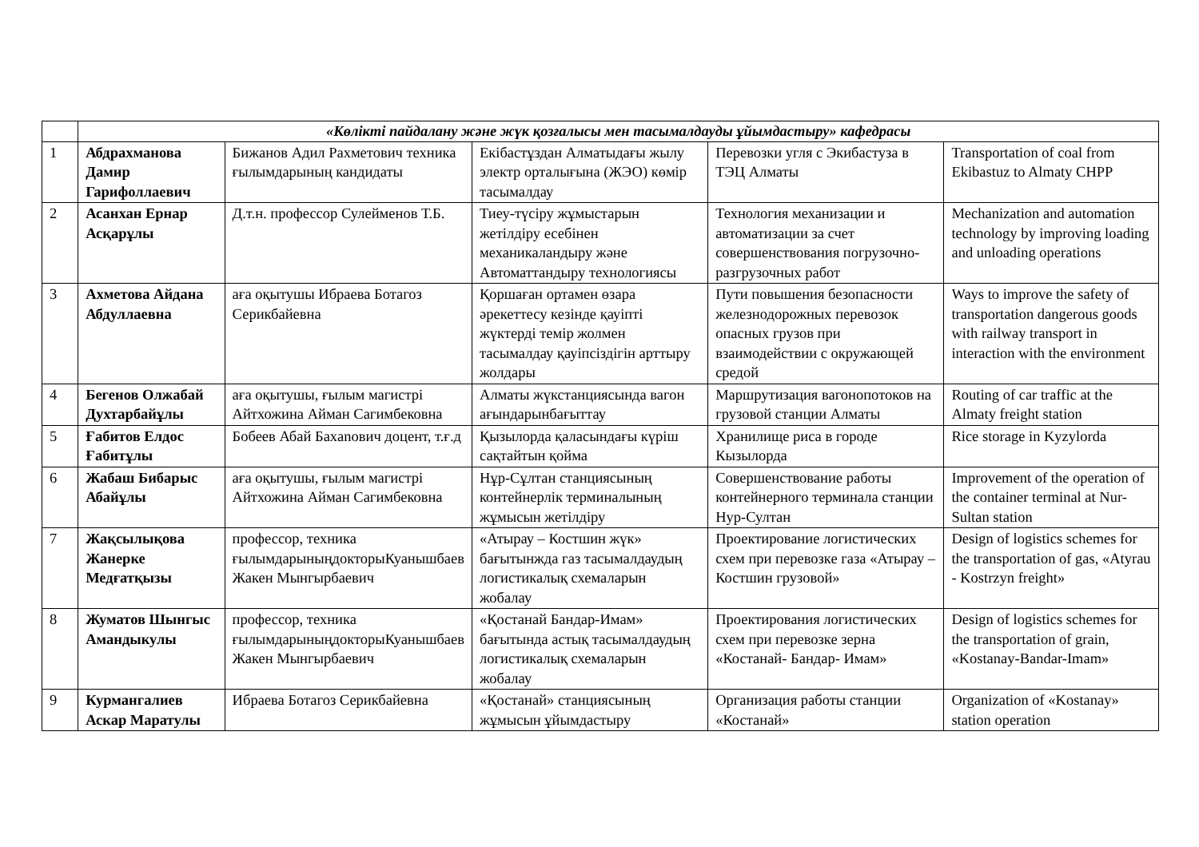| | «Көлікті пайдалану және жүк қозғалысы мен тасымалдауды ұйымдастыру» кафедрасы | | | | |
| 1 | Абдрахманова Дамир Гарифоллаевич | Бижанов Адил Рахметович техника ғылымдарының кандидаты | Екібастұздан Алматыдағы жылу электр орталығына (ЖЭО) көмір тасымалдау | Перевозки угля с Экибастуза в ТЭЦ Алматы | Transportation of coal from Ekibastuz to Almaty CHPP |
| 2 | Асанхан Ернар Асқарұлы | Д.т.н. профессор Сулейменов Т.Б. | Тиеу-түсіру жұмыстарын жетілдіру есебінен механикаландыру және Автоматтандыру технологиясы | Технология механизации и автоматизации за счет совершенствования погрузочно-разгрузочных работ | Mechanization and automation technology by improving loading and unloading operations |
| 3 | Ахметова Айдана Абдуллаевна | аға оқытушы Ибраева Ботагоз Серикбайевна | Қоршаған ортамен өзара әрекеттесу кезінде қауіпті жүктерді темір жолмен тасымалдау қауіпсіздігін арттыру жолдары | Пути повышения безопасности железнодорожных перевозок опасных грузов при взаимодействии с окружающей средой | Ways to improve the safety of transportation dangerous goods with railway transport in interaction with the environment |
| 4 | Бегенов Олжабай Духтарбайұлы | аға оқытушы, ғылым магистрі Айтхожина Айман Сагимбековна | Алматы жүкстанциясында вагон ағындарынбағыттау | Маршрутизация вагонопотоков на грузовой станции Алматы | Routing of car traffic at the Almaty freight station |
| 5 | Ғабитов Елдос Ғабитұлы | Бобеев Абай Бахanович доцент, т.ғ.д | Қызылорда қаласындағы күріш сақтайтын қойма | Хранилище риса в городе Кызылорда | Rice storage in Kyzylorda |
| 6 | Жабаш Бибарыс Абайұлы | аға оқытушы, ғылым магистрі Айтхожина Айман Сагимбековна | Нұр-Сұлтан станциясының контейнерлік терминалының жұмысын жетілдіру | Совершенствование работы контейнерного терминала станции Нур-Султан | Improvement of the operation of the container terminal at Nur-Sultan station |
| 7 | Жақсылықова Жанерке Медғатқызы | профессор, техника ғылымдарыныңдокторыКуанышбаев Жакен Мынгырбаевич | «Атырау – Костшин жүк» бағытынжда газ тасымалдаудың логистикалық схемаларын жобалау | Проектирование логистических схем при перевозке газа «Атырау – Костшин грузовой» | Design of logistics schemes for the transportation of gas, «Atyrau - Kostrzyn freight» |
| 8 | Жуматов Шынгыс Амандыкулы | профессор, техника ғылымдарыныңдокторыКуанышбаев Жакен Мынгырбаевич | «Қостанай Бандар-Имам» бағытында астық тасымалдаудың логистикалық схемаларын жобалау | Проектирования логистических схем при перевозке зерна «Костанай- Бандар- Имам» | Design of logistics schemes for the transportation of grain, «Kostanay-Bandar-Imam» |
| 9 | Курмангалиев Аскар Маратулы | Ибраева Ботагоз Серикбайевна | «Қостанай» станциясының жұмысын ұйымдастыру | Организация работы станции «Костанай» | Organization of «Kostanay» station operation |